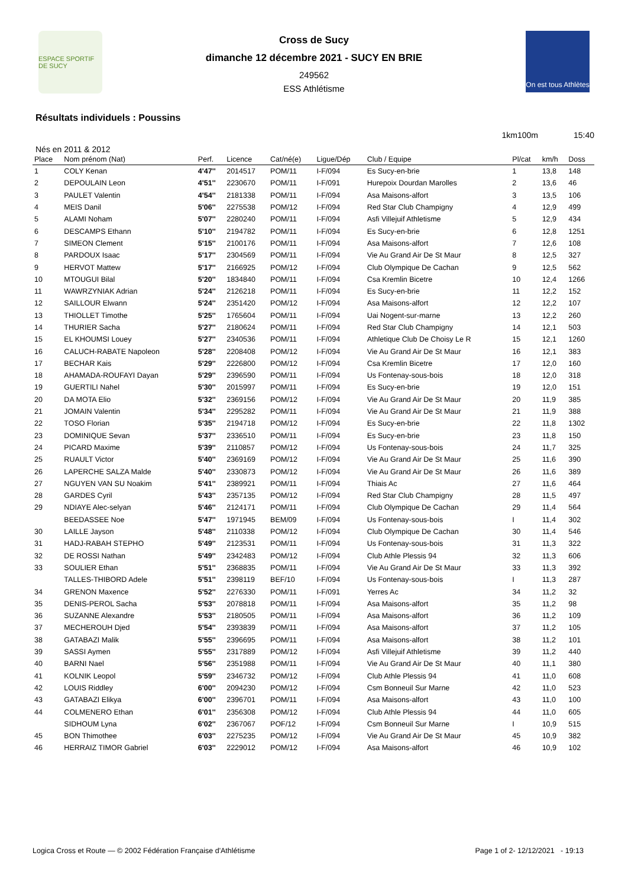ESPACE SPORTIF DE SUCY
Cross de Sucy
dimanche 12 décembre 2021 - SUCY EN BRIE
249562
ESS Athlétisme
On est tous Athlètes
Résultats individuels : Poussins
1km100m 15:40
Nés en 2011 & 2012
| Place | Nom prénom (Nat) | Perf. | Licence | Cat/né(e) | Ligue/Dép | Club / Equipe | Pl/cat | km/h | Doss |
| --- | --- | --- | --- | --- | --- | --- | --- | --- | --- |
| 1 | COLY Kenan | 4'47'' | 2014517 | POM/11 | I-F/094 | Es Sucy-en-brie | 1 | 13,8 | 148 |
| 2 | DEPOULAIN Leon | 4'51'' | 2230670 | POM/11 | I-F/091 | Hurepoix Dourdan Marolles | 2 | 13,6 | 46 |
| 3 | PAULET Valentin | 4'54'' | 2181338 | POM/11 | I-F/094 | Asa Maisons-alfort | 3 | 13,5 | 106 |
| 4 | MEIS Danil | 5'06'' | 2275538 | POM/12 | I-F/094 | Red Star Club Champigny | 4 | 12,9 | 499 |
| 5 | ALAMI Noham | 5'07'' | 2280240 | POM/11 | I-F/094 | Asfi Villejuif Athletisme | 5 | 12,9 | 434 |
| 6 | DESCAMPS Ethann | 5'10'' | 2194782 | POM/11 | I-F/094 | Es Sucy-en-brie | 6 | 12,8 | 1251 |
| 7 | SIMEON Clement | 5'15'' | 2100176 | POM/11 | I-F/094 | Asa Maisons-alfort | 7 | 12,6 | 108 |
| 8 | PARDOUX Isaac | 5'17'' | 2304569 | POM/11 | I-F/094 | Vie Au Grand Air De St Maur | 8 | 12,5 | 327 |
| 9 | HERVOT Mattew | 5'17'' | 2166925 | POM/12 | I-F/094 | Club Olympique De Cachan | 9 | 12,5 | 562 |
| 10 | MTOUGUI Bilal | 5'20'' | 1834840 | POM/11 | I-F/094 | Csa Kremlin Bicetre | 10 | 12,4 | 1266 |
| 11 | WAWRZYNIAK Adrian | 5'24'' | 2126218 | POM/11 | I-F/094 | Es Sucy-en-brie | 11 | 12,2 | 152 |
| 12 | SAILLOUR Elwann | 5'24'' | 2351420 | POM/12 | I-F/094 | Asa Maisons-alfort | 12 | 12,2 | 107 |
| 13 | THIOLLET Timothe | 5'25'' | 1765604 | POM/11 | I-F/094 | Uai Nogent-sur-marne | 13 | 12,2 | 260 |
| 14 | THURIER Sacha | 5'27'' | 2180624 | POM/11 | I-F/094 | Red Star Club Champigny | 14 | 12,1 | 503 |
| 15 | EL KHOUMSI Louey | 5'27'' | 2340536 | POM/11 | I-F/094 | Athletique Club De Choisy Le R | 15 | 12,1 | 1260 |
| 16 | CALUCH-RABATE Napoleon | 5'28'' | 2208408 | POM/12 | I-F/094 | Vie Au Grand Air De St Maur | 16 | 12,1 | 383 |
| 17 | BECHAR Kais | 5'29'' | 2226800 | POM/12 | I-F/094 | Csa Kremlin Bicetre | 17 | 12,0 | 160 |
| 18 | AHAMADA-ROUFAYI Dayan | 5'29'' | 2396590 | POM/11 | I-F/094 | Us Fontenay-sous-bois | 18 | 12,0 | 318 |
| 19 | GUERTILI Nahel | 5'30'' | 2015997 | POM/11 | I-F/094 | Es Sucy-en-brie | 19 | 12,0 | 151 |
| 20 | DA MOTA Elio | 5'32'' | 2369156 | POM/12 | I-F/094 | Vie Au Grand Air De St Maur | 20 | 11,9 | 385 |
| 21 | JOMAIN Valentin | 5'34'' | 2295282 | POM/11 | I-F/094 | Vie Au Grand Air De St Maur | 21 | 11,9 | 388 |
| 22 | TOSO Florian | 5'35'' | 2194718 | POM/12 | I-F/094 | Es Sucy-en-brie | 22 | 11,8 | 1302 |
| 23 | DOMINIQUE Sevan | 5'37'' | 2336510 | POM/11 | I-F/094 | Es Sucy-en-brie | 23 | 11,8 | 150 |
| 24 | PICARD Maxime | 5'39'' | 2110857 | POM/12 | I-F/094 | Us Fontenay-sous-bois | 24 | 11,7 | 325 |
| 25 | RUAULT Victor | 5'40'' | 2369169 | POM/12 | I-F/094 | Vie Au Grand Air De St Maur | 25 | 11,6 | 390 |
| 26 | LAPERCHE SALZA Malde | 5'40'' | 2330873 | POM/12 | I-F/094 | Vie Au Grand Air De St Maur | 26 | 11,6 | 389 |
| 27 | NGUYEN VAN SU Noakim | 5'41'' | 2389921 | POM/11 | I-F/094 | Thiais Ac | 27 | 11,6 | 464 |
| 28 | GARDES Cyril | 5'43'' | 2357135 | POM/12 | I-F/094 | Red Star Club Champigny | 28 | 11,5 | 497 |
| 29 | NDIAYE Alec-selyan | 5'46'' | 2124171 | POM/11 | I-F/094 | Club Olympique De Cachan | 29 | 11,4 | 564 |
| | BEEDASSEE Noe | 5'47'' | 1971945 | BEM/09 | I-F/094 | Us Fontenay-sous-bois | I | 11,4 | 302 |
| 30 | LAILLE Jayson | 5'48'' | 2110338 | POM/12 | I-F/094 | Club Olympique De Cachan | 30 | 11,4 | 546 |
| 31 | HADJ-RABAH STEPHO | 5'49'' | 2123531 | POM/11 | I-F/094 | Us Fontenay-sous-bois | 31 | 11,3 | 322 |
| 32 | DE ROSSI Nathan | 5'49'' | 2342483 | POM/12 | I-F/094 | Club Athle Plessis 94 | 32 | 11,3 | 606 |
| 33 | SOULIER Ethan | 5'51'' | 2368835 | POM/11 | I-F/094 | Vie Au Grand Air De St Maur | 33 | 11,3 | 392 |
| | TALLES-THIBORD Adele | 5'51'' | 2398119 | BEF/10 | I-F/094 | Us Fontenay-sous-bois | I | 11,3 | 287 |
| 34 | GRENON Maxence | 5'52'' | 2276330 | POM/11 | I-F/091 | Yerres Ac | 34 | 11,2 | 32 |
| 35 | DENIS-PEROL Sacha | 5'53'' | 2078818 | POM/11 | I-F/094 | Asa Maisons-alfort | 35 | 11,2 | 98 |
| 36 | SUZANNE Alexandre | 5'53'' | 2180505 | POM/11 | I-F/094 | Asa Maisons-alfort | 36 | 11,2 | 109 |
| 37 | MECHEROUH Djed | 5'54'' | 2393839 | POM/11 | I-F/094 | Asa Maisons-alfort | 37 | 11,2 | 105 |
| 38 | GATABAZI Malik | 5'55'' | 2396695 | POM/11 | I-F/094 | Asa Maisons-alfort | 38 | 11,2 | 101 |
| 39 | SASSI Aymen | 5'55'' | 2317889 | POM/12 | I-F/094 | Asfi Villejuif Athletisme | 39 | 11,2 | 440 |
| 40 | BARNI Nael | 5'56'' | 2351988 | POM/11 | I-F/094 | Vie Au Grand Air De St Maur | 40 | 11,1 | 380 |
| 41 | KOLNIK Leopol | 5'59'' | 2346732 | POM/12 | I-F/094 | Club Athle Plessis 94 | 41 | 11,0 | 608 |
| 42 | LOUIS Riddley | 6'00'' | 2094230 | POM/12 | I-F/094 | Csm Bonneuil Sur Marne | 42 | 11,0 | 523 |
| 43 | GATABAZI Elikya | 6'00'' | 2396701 | POM/11 | I-F/094 | Asa Maisons-alfort | 43 | 11,0 | 100 |
| 44 | COLMENERO Ethan | 6'01'' | 2356308 | POM/12 | I-F/094 | Club Athle Plessis 94 | 44 | 11,0 | 605 |
| | SIDHOUM Lyna | 6'02'' | 2367067 | POF/12 | I-F/094 | Csm Bonneuil Sur Marne | I | 10,9 | 515 |
| 45 | BON Thimothee | 6'03'' | 2275235 | POM/12 | I-F/094 | Vie Au Grand Air De St Maur | 45 | 10,9 | 382 |
| 46 | HERRAIZ TIMOR Gabriel | 6'03'' | 2229012 | POM/12 | I-F/094 | Asa Maisons-alfort | 46 | 10,9 | 102 |
Logica Cross et Route — © 2002 Fédération Française d'Athlétisme Page 1 of 2- 12/12/2021 - 19:13